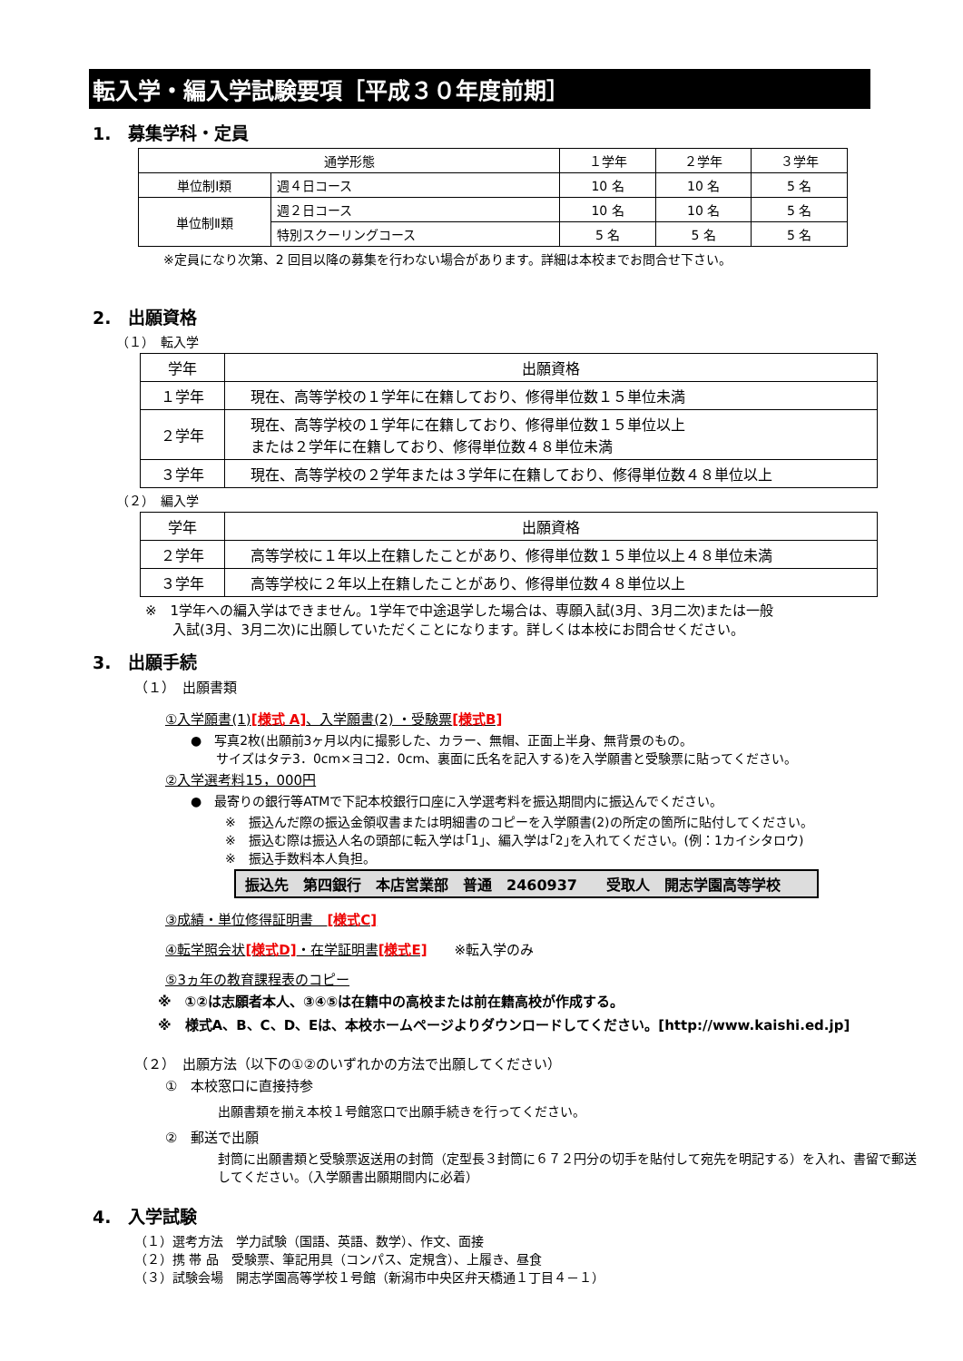転入学・編入学試験要項［平成３０年度前期］
1.　募集学科・定員
| 通学形態 | | １学年 | ２学年 | ３学年 |
| --- | --- | --- | --- | --- |
| 単位制Ⅰ類 | 週４日コース | 10 名 | 10 名 | 5 名 |
| 単位制Ⅱ類 | 週２日コース | 10 名 | 10 名 | 5 名 |
| | 特別スクーリングコース | 5 名 | 5 名 | 5 名 |
※定員になり次第、2 回目以降の募集を行わない場合があります。詳細は本校までお問合せ下さい。
2.　出願資格
（１）　転入学
| 学年 | 出願資格 |
| --- | --- |
| １学年 | 現在、高等学校の１学年に在籍しており、修得単位数１５単位未満 |
| ２学年 | 現在、高等学校の１学年に在籍しており、修得単位数１５単位以上 または２学年に在籍しており、修得単位数４８単位未満 |
| ３学年 | 現在、高等学校の２学年または３学年に在籍しており、修得単位数４８単位以上 |
（２）　編入学
| 学年 | 出願資格 |
| --- | --- |
| ２学年 | 高等学校に１年以上在籍したことがあり、修得単位数１５単位以上４８単位未満 |
| ３学年 | 高等学校に２年以上在籍したことがあり、修得単位数４８単位以上 |
※　1学年への編入学はできません。1学年で中途退学した場合は、専願入試(3月、3月二次)または一般
　　入試(3月、3月二次)に出願していただくことになります。詳しくは本校にお問合せください。
3.　出願手続
（１）　出願書類
①入学願書(1)[様式 A]、入学願書(2) ・受験票[様式B]
●　写真2枚(出願前3ヶ月以内に撮影した、カラー、無帽、正面上半身、無背景のもの。
　　サイズはタテ3．0cm×ヨコ2．0cm、裏面に氏名を記入する)を入学願書と受験票に貼ってください。
②入学選考料15，000円
●　最寄りの銀行等ATMで下記本校銀行口座に入学選考料を振込期間内に振込んでください。
※　振込んだ際の振込金領収書または明細書のコピーを入学願書(2)の所定の箇所に貼付してください。
※　振込む際は振込人名の頭部に転入学は｢1｣、編入学は｢2｣を入れてください。(例：1カイシタロウ)
※　振込手数料本人負担。
振込先　第四銀行　本店営業部　普通　2460937　　受取人　開志学園高等学校
③成績・単位修得証明書　[様式C]
④転学照会状[様式D]・在学証明書[様式E]　　※転入学のみ
⑤3ヵ年の教育課程表のコピー
※　①②は志願者本人、③④⑤は在籍中の高校または前在籍高校が作成する。
※　様式A、B、C、D、Eは、本校ホームページよりダウンロードしてください。[http://www.kaishi.ed.jp]
（２）　出願方法（以下の①②のいずれかの方法で出願してください）
①　本校窓口に直接持参
出願書類を揃え本校１号館窓口で出願手続きを行ってください。
②　郵送で出願
封筒に出願書類と受験票返送用の封筒（定型長３封筒に６７２円分の切手を貼付して宛先を明記する）を入れ、書留で郵送してください。（入学願書出願期間内に必着）
4.　入学試験
（１）選考方法　学力試験（国語、英語、数学）、作文、面接
（２）携 帯 品　受験票、筆記用具（コンパス、定規含）、上履き、昼食
（３）試験会場　開志学園高等学校１号館（新潟市中央区弁天橋通１丁目４－１）